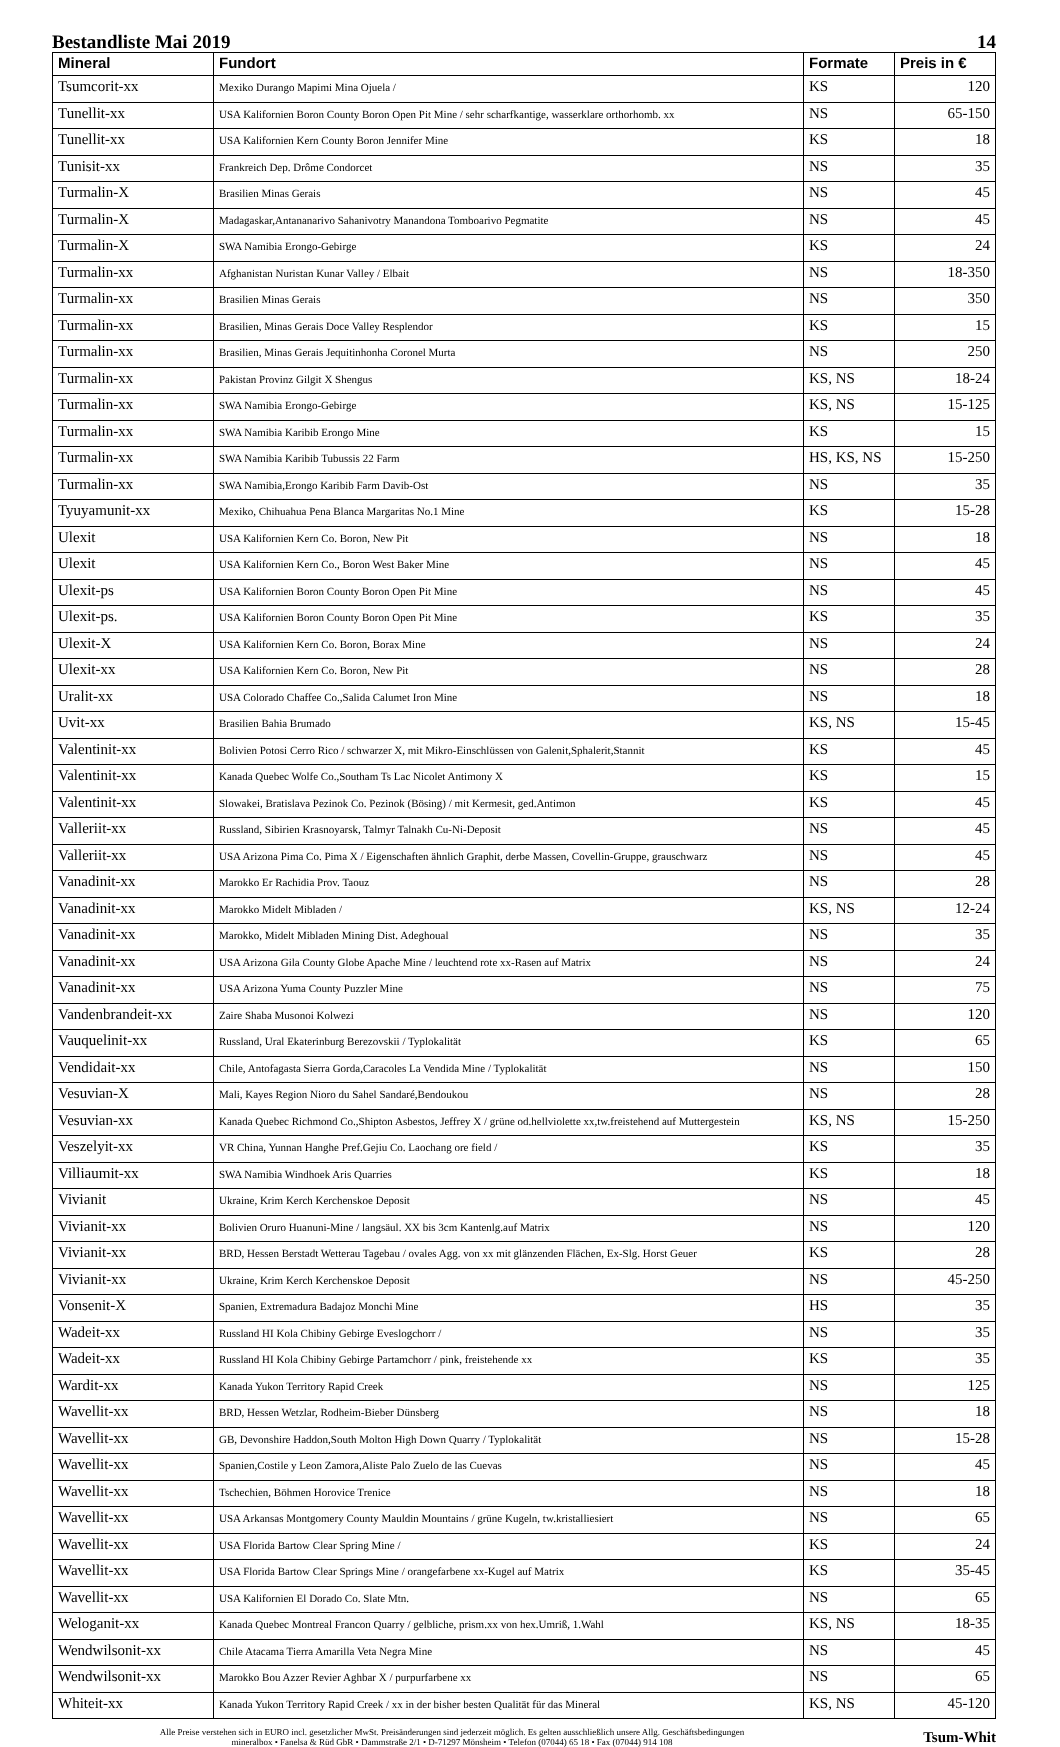Bestandliste Mai 2019 14
| Mineral | Fundort | Formate | Preis in € |
| --- | --- | --- | --- |
| Tsumcorit-xx | Mexiko Durango Mapimi Mina Ojuela / | KS | 120 |
| Tunellit-xx | USA Kalifornien Boron County Boron Open Pit Mine / sehr scharfkantige, wasserklare orthorhomb. xx | NS | 65-150 |
| Tunellit-xx | USA Kalifornien Kern County Boron Jennifer Mine | KS | 18 |
| Tunisit-xx | Frankreich Dep. Drôme Condorcet | NS | 35 |
| Turmalin-X | Brasilien Minas Gerais | NS | 45 |
| Turmalin-X | Madagaskar,Antananarivo Sahanivotry Manandona Tomboarivo Pegmatite | NS | 45 |
| Turmalin-X | SWA Namibia Erongo-Gebirge | KS | 24 |
| Turmalin-xx | Afghanistan Nuristan Kunar Valley / Elbait | NS | 18-350 |
| Turmalin-xx | Brasilien Minas Gerais | NS | 350 |
| Turmalin-xx | Brasilien, Minas Gerais Doce Valley Resplendor | KS | 15 |
| Turmalin-xx | Brasilien, Minas Gerais Jequitinhonha Coronel Murta | NS | 250 |
| Turmalin-xx | Pakistan Provinz Gilgit X Shengus | KS, NS | 18-24 |
| Turmalin-xx | SWA Namibia Erongo-Gebirge | KS, NS | 15-125 |
| Turmalin-xx | SWA Namibia Karibib Erongo Mine | KS | 15 |
| Turmalin-xx | SWA Namibia Karibib Tubussis 22 Farm | HS, KS, NS | 15-250 |
| Turmalin-xx | SWA Namibia,Erongo Karibib Farm Davib-Ost | NS | 35 |
| Tyuyamunit-xx | Mexiko, Chihuahua Pena Blanca Margaritas No.1 Mine | KS | 15-28 |
| Ulexit | USA Kalifornien Kern Co. Boron, New Pit | NS | 18 |
| Ulexit | USA Kalifornien Kern Co., Boron West Baker Mine | NS | 45 |
| Ulexit-ps | USA Kalifornien Boron County Boron Open Pit Mine | NS | 45 |
| Ulexit-ps. | USA Kalifornien Boron County Boron Open Pit Mine | KS | 35 |
| Ulexit-X | USA Kalifornien Kern Co. Boron, Borax Mine | NS | 24 |
| Ulexit-xx | USA Kalifornien Kern Co. Boron, New Pit | NS | 28 |
| Uralit-xx | USA Colorado Chaffee Co.,Salida Calumet Iron Mine | NS | 18 |
| Uvit-xx | Brasilien Bahia Brumado | KS, NS | 15-45 |
| Valentinit-xx | Bolivien Potosi Cerro Rico / schwarzer X, mit Mikro-Einschlüssen von Galenit,Sphalerit,Stannit | KS | 45 |
| Valentinit-xx | Kanada Quebec Wolfe Co.,Southam Ts Lac Nicolet Antimony X | KS | 15 |
| Valentinit-xx | Slowakei, Bratislava Pezinok Co. Pezinok (Bösing) / mit Kermesit, ged.Antimon | KS | 45 |
| Valleriit-xx | Russland, Sibirien Krasnoyarsk, Talmyr Talnakh Cu-Ni-Deposit | NS | 45 |
| Valleriit-xx | USA Arizona Pima Co. Pima X / Eigenschaften ähnlich Graphit, derbe Massen, Covellin-Gruppe, grauschwarz | NS | 45 |
| Vanadinit-xx | Marokko Er Rachidia Prov. Taouz | NS | 28 |
| Vanadinit-xx | Marokko Midelt Mibladen / | KS, NS | 12-24 |
| Vanadinit-xx | Marokko, Midelt Mibladen Mining Dist. Adeghoual | NS | 35 |
| Vanadinit-xx | USA Arizona Gila County Globe Apache Mine / leuchtend rote xx-Rasen auf Matrix | NS | 24 |
| Vanadinit-xx | USA Arizona Yuma County Puzzler Mine | NS | 75 |
| Vandenbrandeit-xx | Zaire Shaba Musonoi Kolwezi | NS | 120 |
| Vauquelinit-xx | Russland, Ural Ekaterinburg Berezovskii / Typlokalität | KS | 65 |
| Vendidait-xx | Chile, Antofagasta Sierra Gorda,Caracoles La Vendida Mine / Typlokalität | NS | 150 |
| Vesuvian-X | Mali, Kayes Region Nioro du Sahel Sandaré,Bendoukou | NS | 28 |
| Vesuvian-xx | Kanada Quebec Richmond Co.,Shipton Asbestos, Jeffrey X / grüne od.hellviolette xx,tw.freistehend auf Muttergestein | KS, NS | 15-250 |
| Veszelyit-xx | VR China, Yunnan Hanghe Pref.Gejiu Co. Laochang ore field / | KS | 35 |
| Villiaumit-xx | SWA Namibia Windhoek Aris Quarries | KS | 18 |
| Vivianit | Ukraine, Krim Kerch Kerchenskoe Deposit | NS | 45 |
| Vivianit-xx | Bolivien Oruro Huanuni-Mine / langsäul. XX bis 3cm Kantenlg.auf Matrix | NS | 120 |
| Vivianit-xx | BRD, Hessen Berstadt Wetterau Tagebau / ovales Agg. von xx mit glänzenden Flächen, Ex-Slg. Horst Geuer | KS | 28 |
| Vivianit-xx | Ukraine, Krim Kerch Kerchenskoe Deposit | NS | 45-250 |
| Vonsenit-X | Spanien, Extremadura Badajoz Monchi Mine | HS | 35 |
| Wadeit-xx | Russland HI Kola Chibiny Gebirge Eveslogchorr / | NS | 35 |
| Wadeit-xx | Russland HI Kola Chibiny Gebirge Partamchorr / pink, freistehende xx | KS | 35 |
| Wardit-xx | Kanada Yukon Territory Rapid Creek | NS | 125 |
| Wavellit-xx | BRD, Hessen Wetzlar, Rodheim-Bieber Dünsberg | NS | 18 |
| Wavellit-xx | GB, Devonshire Haddon,South Molton High Down Quarry / Typlokalität | NS | 15-28 |
| Wavellit-xx | Spanien,Costile y Leon Zamora,Aliste Palo Zuelo de las Cuevas | NS | 45 |
| Wavellit-xx | Tschechien, Böhmen Horovice Trenice | NS | 18 |
| Wavellit-xx | USA Arkansas Montgomery County Mauldin Mountains / grüne Kugeln, tw.kristalliesiert | NS | 65 |
| Wavellit-xx | USA Florida Bartow Clear Spring Mine / | KS | 24 |
| Wavellit-xx | USA Florida Bartow Clear Springs Mine / orangefarbene xx-Kugel auf Matrix | KS | 35-45 |
| Wavellit-xx | USA Kalifornien El Dorado Co. Slate Mtn. | NS | 65 |
| Weloganit-xx | Kanada Quebec Montreal Francon Quarry / gelbliche, prism.xx von hex.Umriß, 1.Wahl | KS, NS | 18-35 |
| Wendwilsonit-xx | Chile Atacama Tierra Amarilla Veta Negra Mine | NS | 45 |
| Wendwilsonit-xx | Marokko Bou Azzer Revier Aghbar X / purpurfarbene xx | NS | 65 |
| Whiteit-xx | Kanada Yukon Territory Rapid Creek / xx in der bisher besten Qualität für das Mineral | KS, NS | 45-120 |
Alle Preise verstehen sich in EURO incl. gesetzlicher MwSt. Preisänderungen sind jederzeit möglich. Es gelten ausschließlich unsere Allg. Geschäftsbedingungen
mineralbox • Fanelsa & Rüd GbR • Dammstraße 2/1 • D-71297 Mönsheim • Telefon (07044) 65 18 • Fax (07044) 914 108
Tsum-Whit